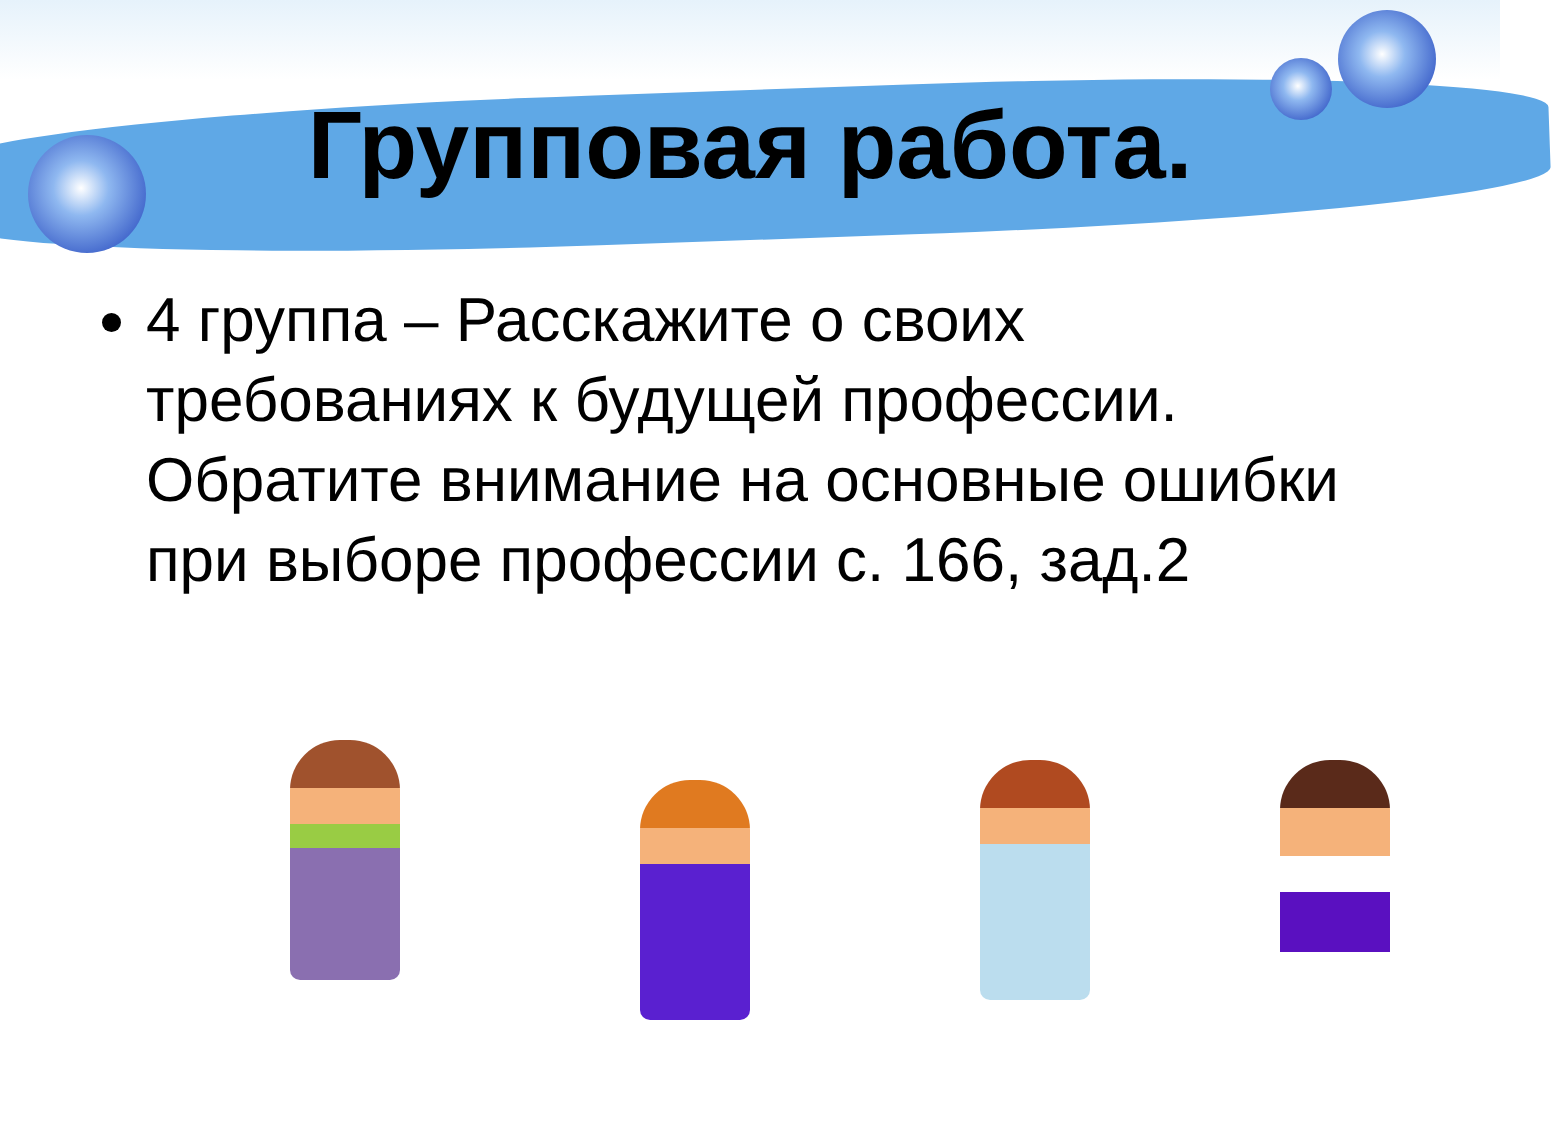Групповая работа.
4 группа – Расскажите о своих требованиях к будущей профессии. Обратите внимание на основные ошибки при выборе профессии с. 166, зад.2